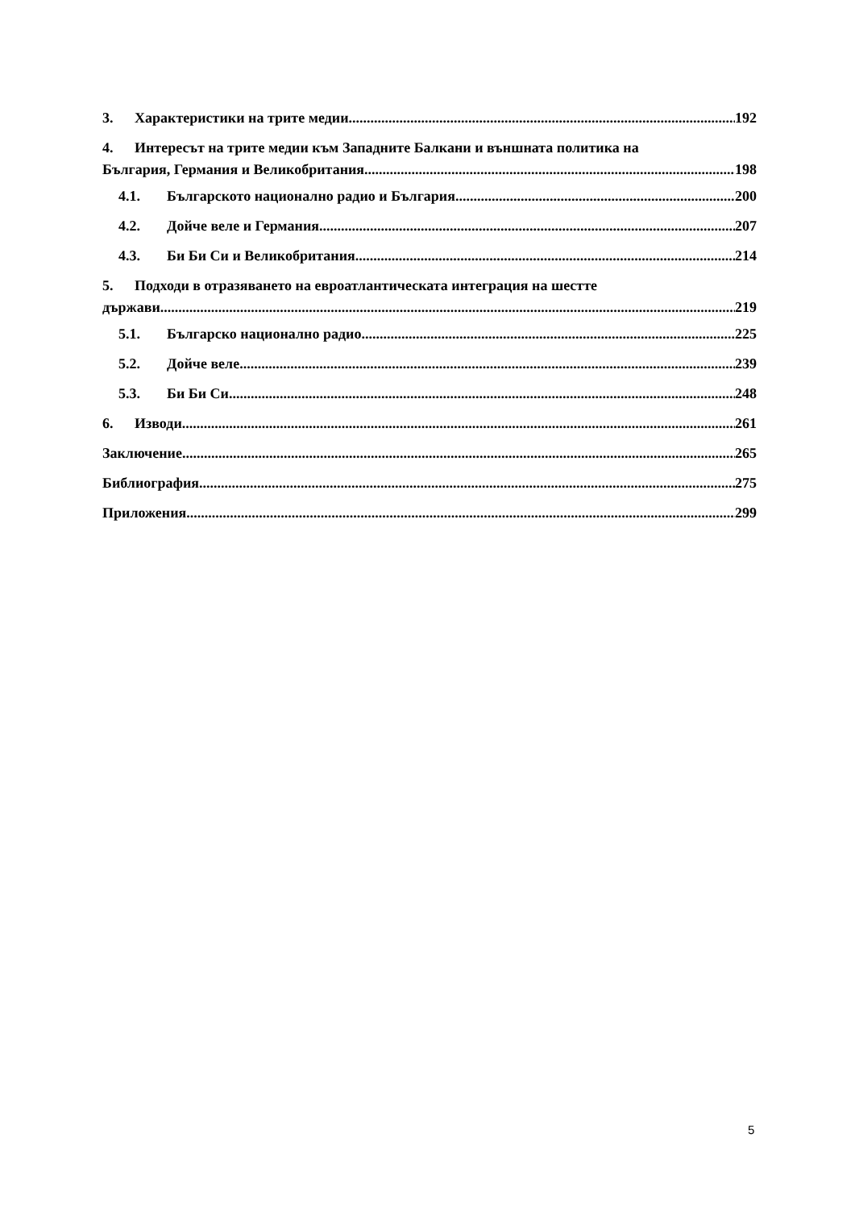3. Характеристики на трите медии 192
4. Интересът на трите медии към Западните Балкани и външната политика на
България, Германия и Великобритания 198
4.1. Българското национално радио и България 200
4.2. Дойче веле и Германия 207
4.3. Би Би Си и Великобритания 214
5. Подходи в отразяването на евроатлантическата интеграция на шестте
държави 219
5.1. Българско национално радио 225
5.2. Дойче веле 239
5.3. Би Би Си 248
6. Изводи 261
Заключение 265
Библиография 275
Приложения 299
5